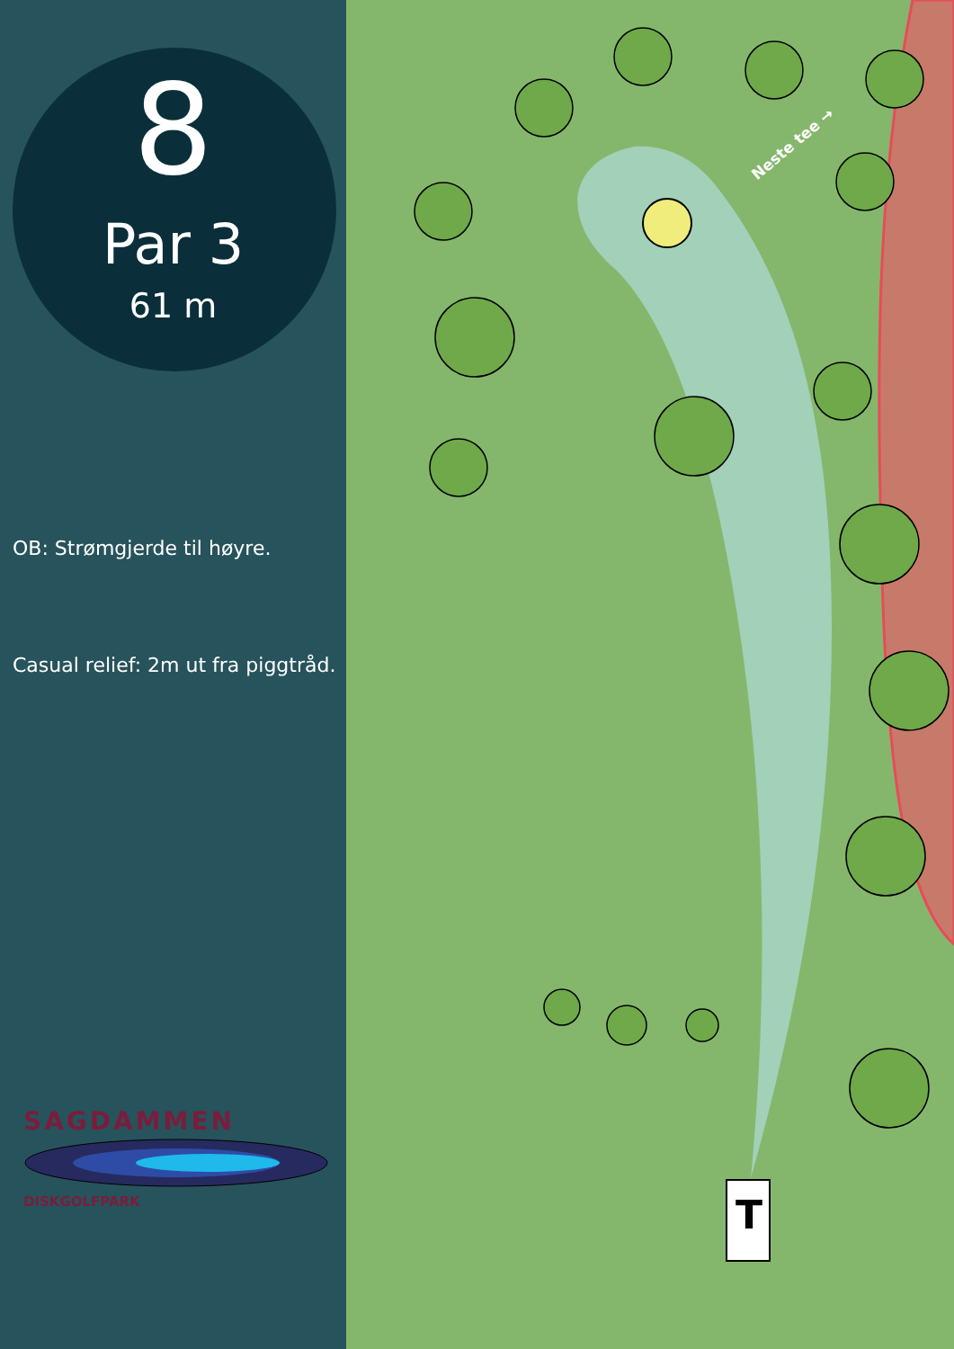8
Par 3
61 m
OB: Strømgjerde til høyre.
Casual relief: 2m ut fra piggtråd.
SAGDAMMEN
DISKGOLFPARK
T
Neste tee →